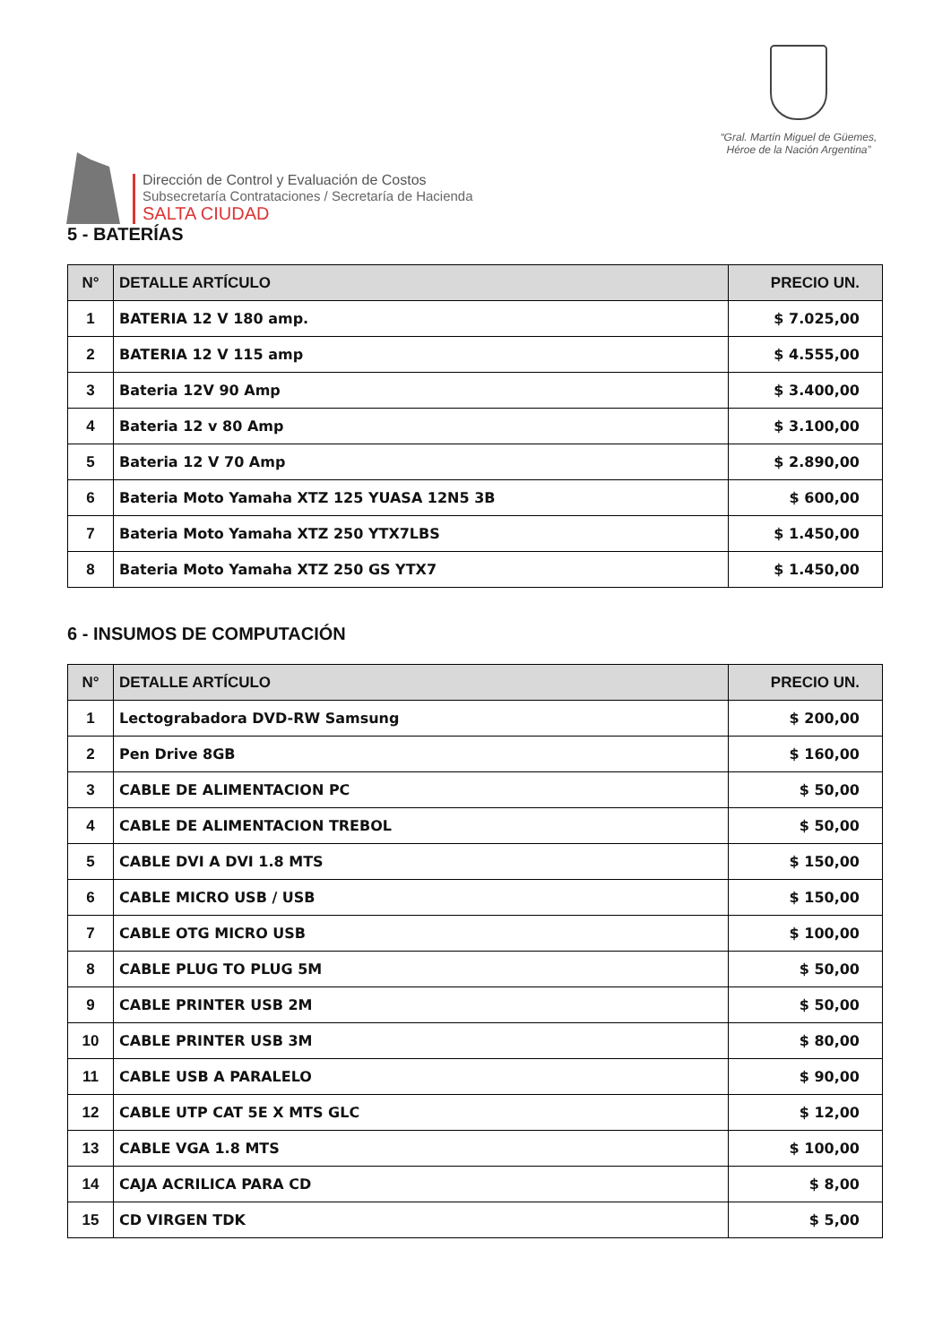Dirección de Control y Evaluación de Costos
Subsecretaría Contrataciones / Secretaría de Hacienda
SALTA CIUDAD
“Gral. Martín Miguel de Güemes,
Héroe de la Nación Argentina”
5 - BATERÍAS
| N° | DETALLE ARTÍCULO | PRECIO UN. |
| --- | --- | --- |
| 1 | BATERIA 12 V 180 amp. | $ 7.025,00 |
| 2 | BATERIA 12 V 115 amp | $ 4.555,00 |
| 3 | Bateria 12V 90 Amp | $ 3.400,00 |
| 4 | Bateria 12 v 80 Amp | $ 3.100,00 |
| 5 | Bateria 12 V 70 Amp | $ 2.890,00 |
| 6 | Bateria Moto Yamaha XTZ 125 YUASA 12N5 3B | $ 600,00 |
| 7 | Bateria Moto Yamaha XTZ 250 YTX7LBS | $ 1.450,00 |
| 8 | Bateria Moto Yamaha XTZ 250 GS YTX7 | $ 1.450,00 |
6 - INSUMOS DE COMPUTACIÓN
| N° | DETALLE ARTÍCULO | PRECIO UN. |
| --- | --- | --- |
| 1 | Lectograbadora DVD-RW Samsung | $ 200,00 |
| 2 | Pen Drive 8GB | $ 160,00 |
| 3 | CABLE DE ALIMENTACION PC | $ 50,00 |
| 4 | CABLE DE ALIMENTACION TREBOL | $ 50,00 |
| 5 | CABLE DVI A DVI 1.8 MTS | $ 150,00 |
| 6 | CABLE MICRO USB / USB | $ 150,00 |
| 7 | CABLE OTG MICRO USB | $ 100,00 |
| 8 | CABLE PLUG TO PLUG 5M | $ 50,00 |
| 9 | CABLE PRINTER USB 2M | $ 50,00 |
| 10 | CABLE PRINTER USB 3M | $ 80,00 |
| 11 | CABLE USB A PARALELO | $ 90,00 |
| 12 | CABLE UTP CAT 5E X MTS GLC | $ 12,00 |
| 13 | CABLE VGA 1.8 MTS | $ 100,00 |
| 14 | CAJA ACRILICA PARA CD | $ 8,00 |
| 15 | CD VIRGEN TDK | $ 5,00 |